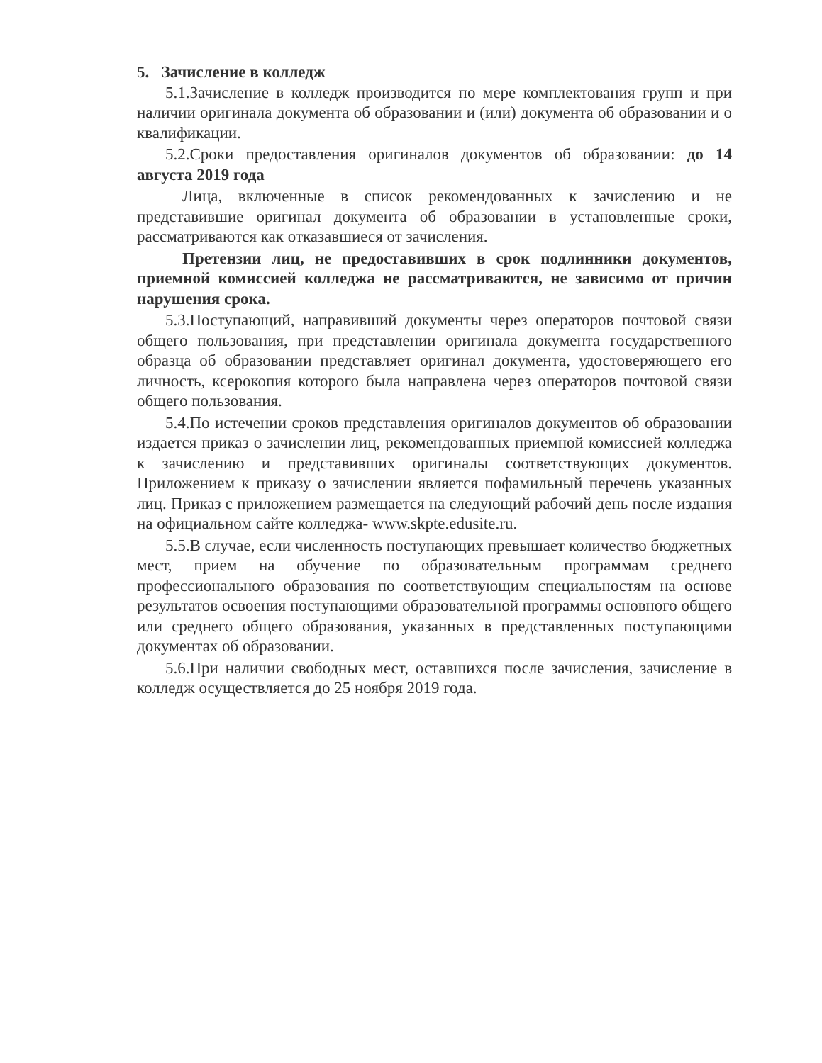5. Зачисление в колледж
5.1.Зачисление в колледж производится по мере комплектования групп и при наличии оригинала документа об образовании и (или) документа об образовании и о квалификации.
5.2.Сроки предоставления оригиналов документов об образовании: до 14 августа 2019 года
Лица, включенные в список рекомендованных к зачислению и не представившие оригинал документа об образовании в установленные сроки, рассматриваются как отказавшиеся от зачисления.
Претензии лиц, не предоставивших в срок подлинники документов, приемной комиссией колледжа не рассматриваются, не зависимо от причин нарушения срока.
5.3.Поступающий, направивший документы через операторов почтовой связи общего пользования, при представлении оригинала документа государственного образца об образовании представляет оригинал документа, удостоверяющего его личность, ксерокопия которого была направлена через операторов почтовой связи общего пользования.
5.4.По истечении сроков представления оригиналов документов об образовании издается приказ о зачислении лиц, рекомендованных приемной комиссией колледжа к зачислению и представивших оригиналы соответствующих документов. Приложением к приказу о зачислении является пофамильный перечень указанных лиц. Приказ с приложением размещается на следующий рабочий день после издания на официальном сайте колледжа- www.skpte.edusite.ru.
5.5.В случае, если численность поступающих превышает количество бюджетных мест, прием на обучение по образовательным программам среднего профессионального образования по соответствующим специальностям на основе результатов освоения поступающими образовательной программы основного общего или среднего общего образования, указанных в представленных поступающими документах об образовании.
5.6.При наличии свободных мест, оставшихся после зачисления, зачисление в колледж осуществляется до 25 ноября 2019 года.